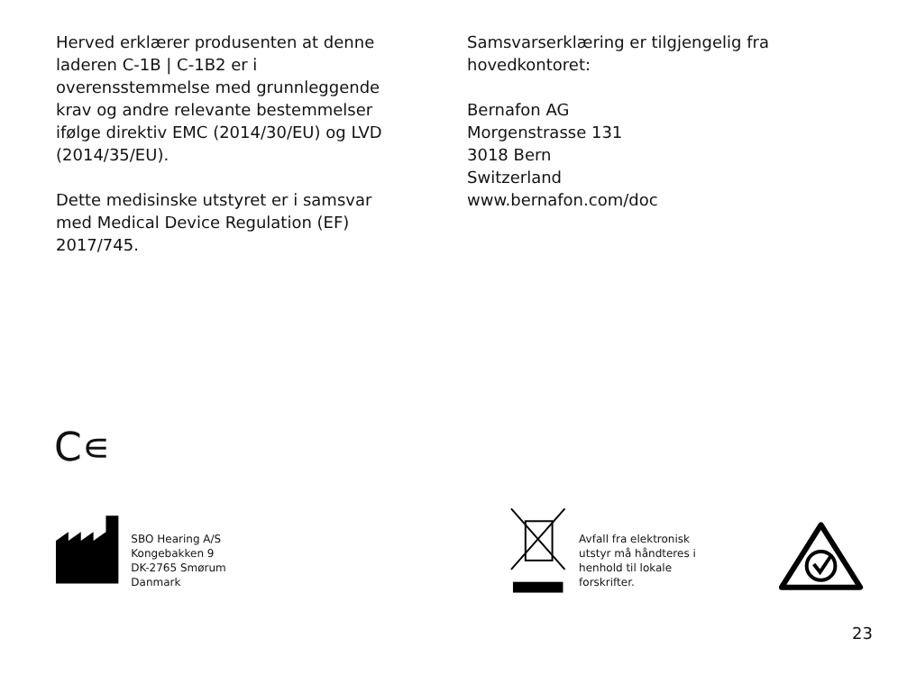Herved erklærer produsenten at denne laderen C-1B | C-1B2 er i overensstemmelse med grunnleggende krav og andre relevante bestemmelser ifølge direktiv EMC (2014/30/EU) og LVD (2014/35/EU).
Dette medisinske utstyret er i samsvar med Medical Device Regulation (EF) 2017/745.
Samsvarserklæring er tilgjengelig fra hovedkontoret:
Bernafon AG
Morgenstrasse 131
3018 Bern
Switzerland
www.bernafon.com/doc
C∊
SBO Hearing A/S
Kongebakken 9
DK-2765 Smørum
Danmark
Avfall fra elektronisk utstyr må håndteres i henhold til lokale forskrifter.
23